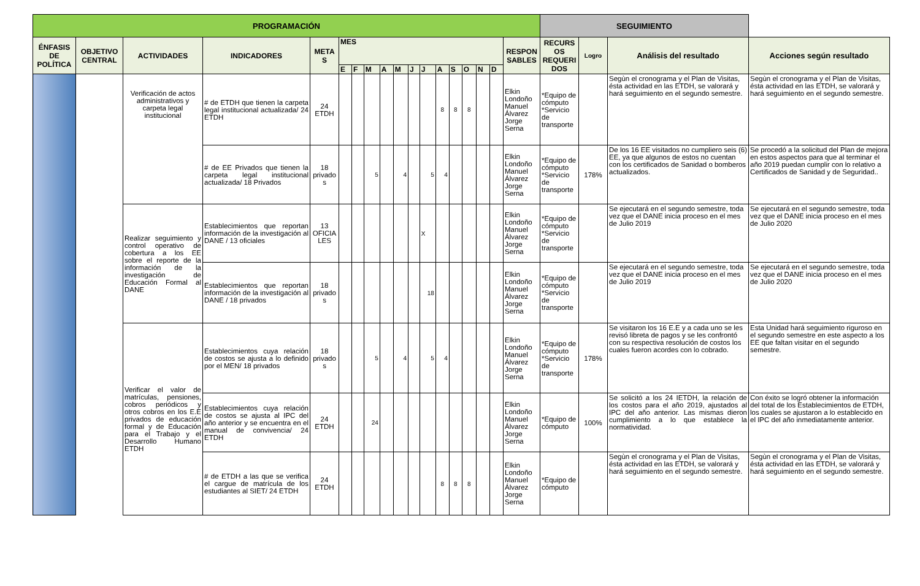| PROGRAMACIÓN | | | | | | | | | | | | | | | | | | SEGUIMIENTO | | | |
| --- | --- | --- | --- | --- | --- | --- | --- | --- | --- | --- | --- | --- | --- | --- | --- | --- | --- | --- | --- | --- | --- |
| ÉNFASIS DE POLÍTICA | OBJETIVO CENTRAL | ACTIVIDADES | INDICADORES | META S | MES | | | | | | | | | | | | RESPON SABLES | RECURS OS REQUERI DOS | Logro | Análisis del resultado | Acciones según resultado |
| | | | | | E | F | M | A | M | J | J | A | S | O | N | D | | | | | |
| | | Verificación de actos administrativos y carpeta legal institucional | # de ETDH que tienen la carpeta legal institucional actualizada/ 24 ETDH | 24 ETDH | | | | | | | | 8 | 8 | 8 | | | Elkin Londoño Manuel Álvarez Jorge Serna | *Equipo de cómputo *Servicio de transporte | | Segùn el cronograma y el Plan de Visitas, ésta actividad en las ETDH, se valorará y hará seguimiento en el segundo semestre. | Segùn el cronograma y el Plan de Visitas, ésta actividad en las ETDH, se valorará y hará seguimiento en el segundo semestre. |
| | | | # de EE Privados que tienen la carpeta legal institucional actualizada/ 18 Privados | 18 privado s | | | 5 | | 4 | | 5 | 4 | | | | | Elkin Londoño Manuel Álvarez Jorge Serna | *Equipo de cómputo *Servicio de transporte | 178% | De los 16 EE visitados no cumpliero seis (6) EE, ya que algunos de estos no cuentan con los certificados de Sanidad o bomberos actualizados. | Se procedó a la solicitud del Plan de mejora en estos aspectos para que al terminar el año 2019 puedan cumplir con lo relativo a Certificados de Sanidad y de Seguridad.. |
| | | Realizar seguimiento y control operativo de cobertura a los EE sobre el reporte de la información de la investigación de Educación Formal al DANE | Establecimientos que reportan información de la investigación al DANE / 13 oficiales | 13 OFICIA LES | | | | | | | X | | | | | | Elkin Londoño Manuel Álvarez Jorge Serna | *Equipo de cómputo *Servicio de transporte | | Se ejecutará en el segundo semestre, toda vez que el DANE inicia proceso en el mes de Julio 2019 | Se ejecutará en el segundo semestre, toda vez que el DANE inicia proceso en el mes de Julio 2020 |
| | | | Establecimientos que reportan información de la investigación al DANE / 18 privados | 18 privado s | | | | | | | 18 | | | | | | Elkin Londoño Manuel Álvarez Jorge Serna | *Equipo de cómputo *Servicio de transporte | | Se ejecutará en el segundo semestre, toda vez que el DANE inicia proceso en el mes de Julio 2019 | Se ejecutará en el segundo semestre, toda vez que el DANE inicia proceso en el mes de Julio 2020 |
| | | Verificar el valor de matrículas, pensiones, cobros periódicos y otros cobros en los E.E privados de educación formal y de Educación para el Trabajo y el Desarrollo Humano ETDH | Establecimientos cuya relación de costos se ajusta a lo definido por el MEN/ 18 privados | 18 privado s | | | 5 | | 4 | | 5 | 4 | | | | | Elkin Londoño Manuel Álvarez Jorge Serna | *Equipo de cómputo *Servicio de transporte | 178% | Se visitaron los 16 E.E y a cada uno se les revisó libreta de pagos y se les confrontó con su respectiva resolución de costos los cuales fueron acordes con lo cobrado. | Esta Unidad hará seguimiento riguroso en el segundo semestre en este aspecto a los EE que faltan visitar en el segundo semestre. |
| | | | Establecimientos cuya relación de costos se ajusta al IPC del año anterior y se encuentra en el manual de convivencia/ 24 ETDH | 24 ETDH | | | 24 | | | | | | | | | | Elkin Londoño Manuel Álvarez Jorge Serna | *Equipo de cómputo | 100% | Se solicitó a los 24 IETDH, la relación de los costos para el año 2019, ajustados al IPC del año anterior. Las mismas dieron cumplimiento a lo que establece la normatividad. | Con éxito se logró obtener la información del total de los Establecimientos de ETDH, los cuales se ajustaron a lo establecido en el IPC del año inmediatamente anterior. |
| | | | # de ETDH a las que se verifica el cargue de matrícula de los estudiantes al SIET/ 24 ETDH | 24 ETDH | | | | | | | | 8 | 8 | 8 | | | Elkin Londoño Manuel Álvarez Jorge Serna | *Equipo de cómputo | | Segùn el cronograma y el Plan de Visitas, ésta actividad en las ETDH, se valorará y hará seguimiento en el segundo semestre. | Segùn el cronograma y el Plan de Visitas, ésta actividad en las ETDH, se valorará y hará seguimiento en el segundo semestre. |